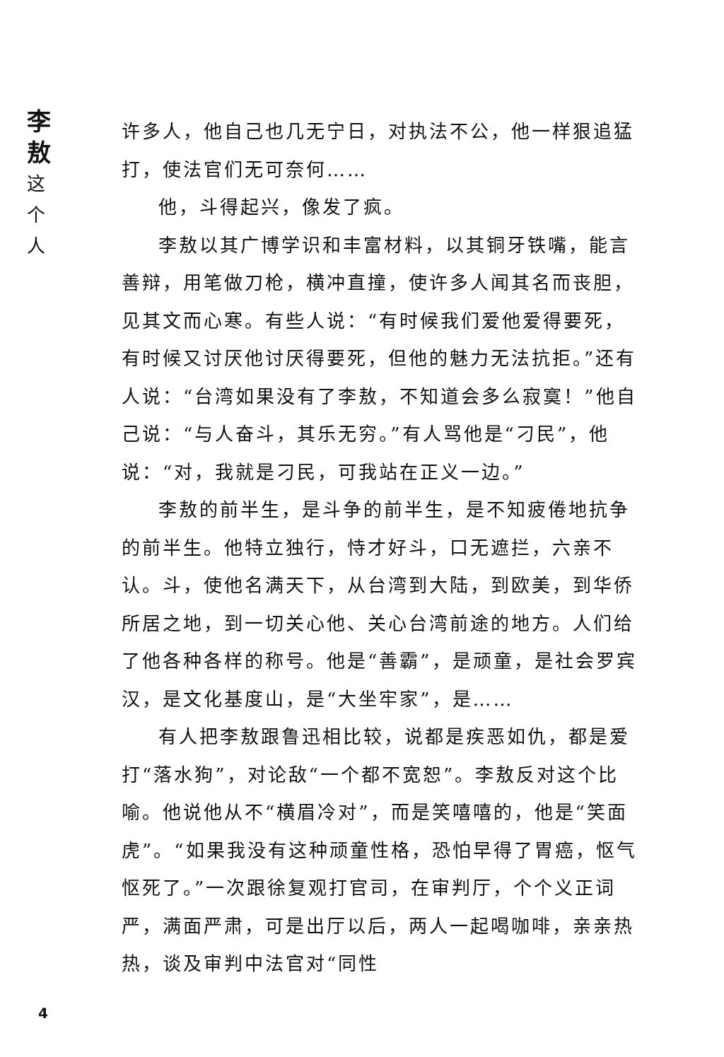李
敖
这
个
人
许多人，他自己也几无宁日，对执法不公，他一样狠追猛打，使法官们无可奈何……
他，斗得起兴，像发了疯。
李敖以其广博学识和丰富材料，以其铜牙铁嘴，能言善辩，用笔做刀枪，横冲直撞，使许多人闻其名而丧胆，见其文而心寒。有些人说：“有时候我们爱他爱得要死，有时候又讨厌他讨厌得要死，但他的魅力无法抗拒。”还有人说：“台湾如果没有了李敖，不知道会多么寂寞！”他自己说：“与人奋斗，其乐无穷。”有人骂他是“刁民”，他说：“对，我就是刁民，可我站在正义一边。”
李敖的前半生，是斗争的前半生，是不知疲倦地抗争的前半生。他特立独行，恃才好斗，口无遮拦，六亲不认。斗，使他名满天下，从台湾到大陆，到欧美，到华侨所居之地，到一切关心他、关心台湾前途的地方。人们给了他各种各样的称号。他是“善霸”，是顽童，是社会罗宾汉，是文化基度山，是“大坐牢家”，是……
有人把李敖跟鲁迅相比较，说都是疾恶如仇，都是爱打“落水狗”，对论敌“一个都不宽恕”。李敖反对这个比喻。他说他从不“横眉冷对”，而是笑嘻嘻的，他是“笑面虎”。“如果我没有这种顽童性格，恐怕早得了胃癌，怄气怄死了。”一次跟徐复观打官司，在审判厅，个个义正词严，满面严肃，可是出厅以后，两人一起喝咖啡，亲亲热热，谈及审判中法官对“同性
4